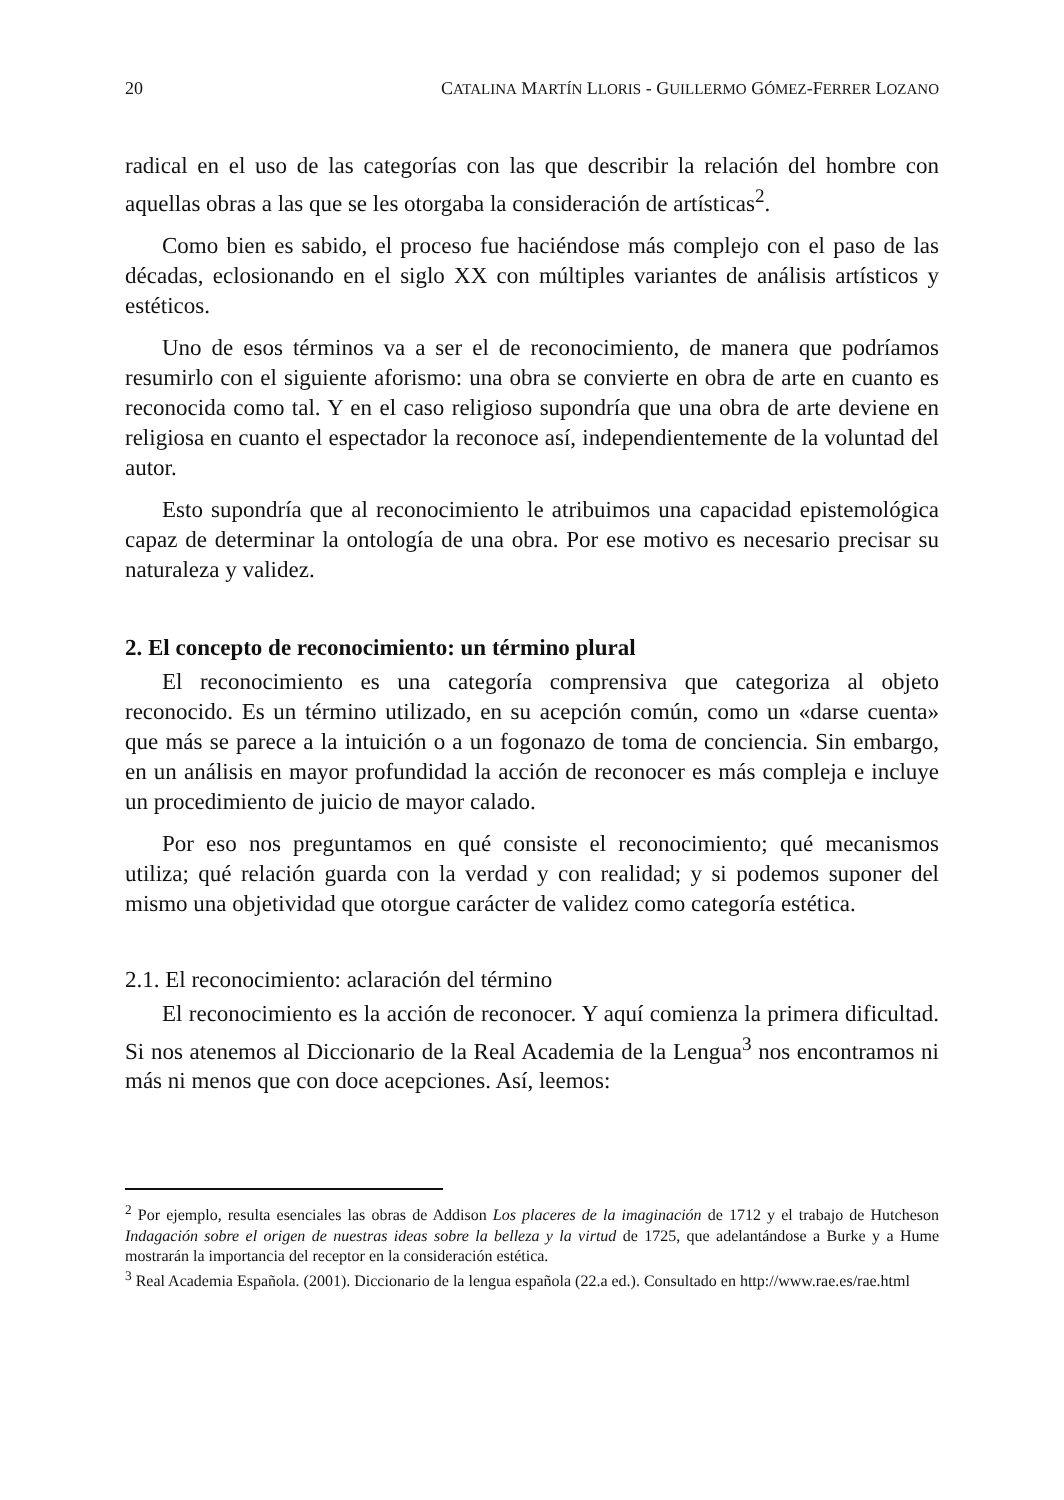20 CATALINA MARTÍN LLORIS - GUILLERMO GÓMEZ-FERRER LOZANO
radical en el uso de las categorías con las que describir la relación del hombre con aquellas obras a las que se les otorgaba la consideración de artísticas<sup>2</sup>.
Como bien es sabido, el proceso fue haciéndose más complejo con el paso de las décadas, eclosionando en el siglo XX con múltiples variantes de análisis artísticos y estéticos.
Uno de esos términos va a ser el de reconocimiento, de manera que podríamos resumirlo con el siguiente aforismo: una obra se convierte en obra de arte en cuanto es reconocida como tal. Y en el caso religioso supondría que una obra de arte deviene en religiosa en cuanto el espectador la reconoce así, independientemente de la voluntad del autor.
Esto supondría que al reconocimiento le atribuimos una capacidad epistemológica capaz de determinar la ontología de una obra. Por ese motivo es necesario precisar su naturaleza y validez.
2. El concepto de reconocimiento: un término plural
El reconocimiento es una categoría comprensiva que categoriza al objeto reconocido. Es un término utilizado, en su acepción común, como un «darse cuenta» que más se parece a la intuición o a un fogonazo de toma de conciencia. Sin embargo, en un análisis en mayor profundidad la acción de reconocer es más compleja e incluye un procedimiento de juicio de mayor calado.
Por eso nos preguntamos en qué consiste el reconocimiento; qué mecanismos utiliza; qué relación guarda con la verdad y con realidad; y si podemos suponer del mismo una objetividad que otorgue carácter de validez como categoría estética.
2.1. El reconocimiento: aclaración del término
El reconocimiento es la acción de reconocer. Y aquí comienza la primera dificultad. Si nos atenemos al Diccionario de la Real Academia de la Lengua<sup>3</sup> nos encontramos ni más ni menos que con doce acepciones. Así, leemos:
<sup>2</sup> Por ejemplo, resulta esenciales las obras de Addison Los placeres de la imaginación de 1712 y el trabajo de Hutcheson Indagación sobre el origen de nuestras ideas sobre la belleza y la virtud de 1725, que adelantándose a Burke y a Hume mostrarán la importancia del receptor en la consideración estética.
<sup>3</sup> Real Academia Española. (2001). Diccionario de la lengua española (22.a ed.). Consultado en http://www.rae.es/rae.html